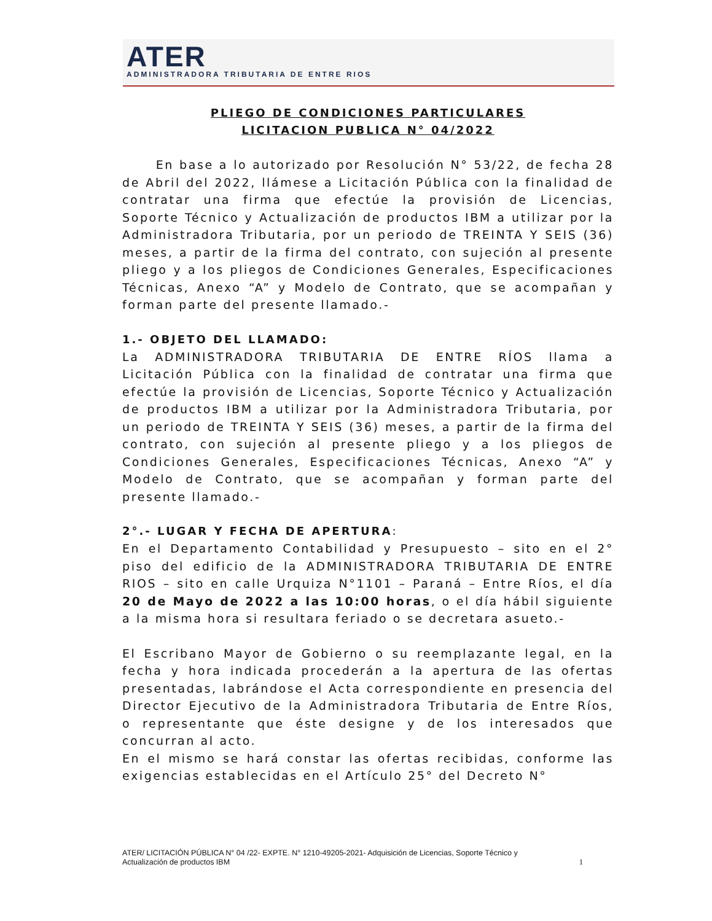ATER
ADMINISTRADORA TRIBUTARIA DE ENTRE RIOS
PLIEGO DE CONDICIONES PARTICULARES
LICITACION PUBLICA N° 04/2022
En base a lo autorizado por Resolución N° 53/22, de fecha 28 de Abril del 2022, llámese a Licitación Pública con la finalidad de contratar una firma que efectúe la provisión de Licencias, Soporte Técnico y Actualización de productos IBM a utilizar por la Administradora Tributaria, por un periodo de TREINTA Y SEIS (36) meses, a partir de la firma del contrato, con sujeción al presente pliego y a los pliegos de Condiciones Generales, Especificaciones Técnicas, Anexo “A” y Modelo de Contrato, que se acompañan y forman parte del presente llamado.-
1.- OBJETO DEL LLAMADO:
La ADMINISTRADORA TRIBUTARIA DE ENTRE RÍOS llama a Licitación Pública con la finalidad de contratar una firma que efectúe la provisión de Licencias, Soporte Técnico y Actualización de productos IBM a utilizar por la Administradora Tributaria, por un periodo de TREINTA Y SEIS (36) meses, a partir de la firma del contrato, con sujeción al presente pliego y a los pliegos de Condiciones Generales, Especificaciones Técnicas, Anexo “A” y Modelo de Contrato, que se acompañan y forman parte del presente llamado.-
2°.- LUGAR Y FECHA DE APERTURA:
En el Departamento Contabilidad y Presupuesto – sito en el 2° piso del edificio de la ADMINISTRADORA TRIBUTARIA DE ENTRE RIOS – sito en calle Urquiza N°1101 – Paraná – Entre Ríos, el día 20 de Mayo de 2022 a las 10:00 horas, o el día hábil siguiente a la misma hora si resultara feriado o se decretara asueto.-
El Escribano Mayor de Gobierno o su reemplazante legal, en la fecha y hora indicada procederán a la apertura de las ofertas presentadas, labrándose el Acta correspondiente en presencia del Director Ejecutivo de la Administradora Tributaria de Entre Ríos, o representante que éste designe y de los interesados que concurran al acto.
En el mismo se hará constar las ofertas recibidas, conforme las exigencias establecidas en el Artículo 25° del Decreto N°
ATER/ LICITACIÓN PÚBLICA N° 04 /22- EXPTE. N° 1210-49205-2021- Adquisición de Licencias, Soporte Técnico y
Actualización de productos IBM 1